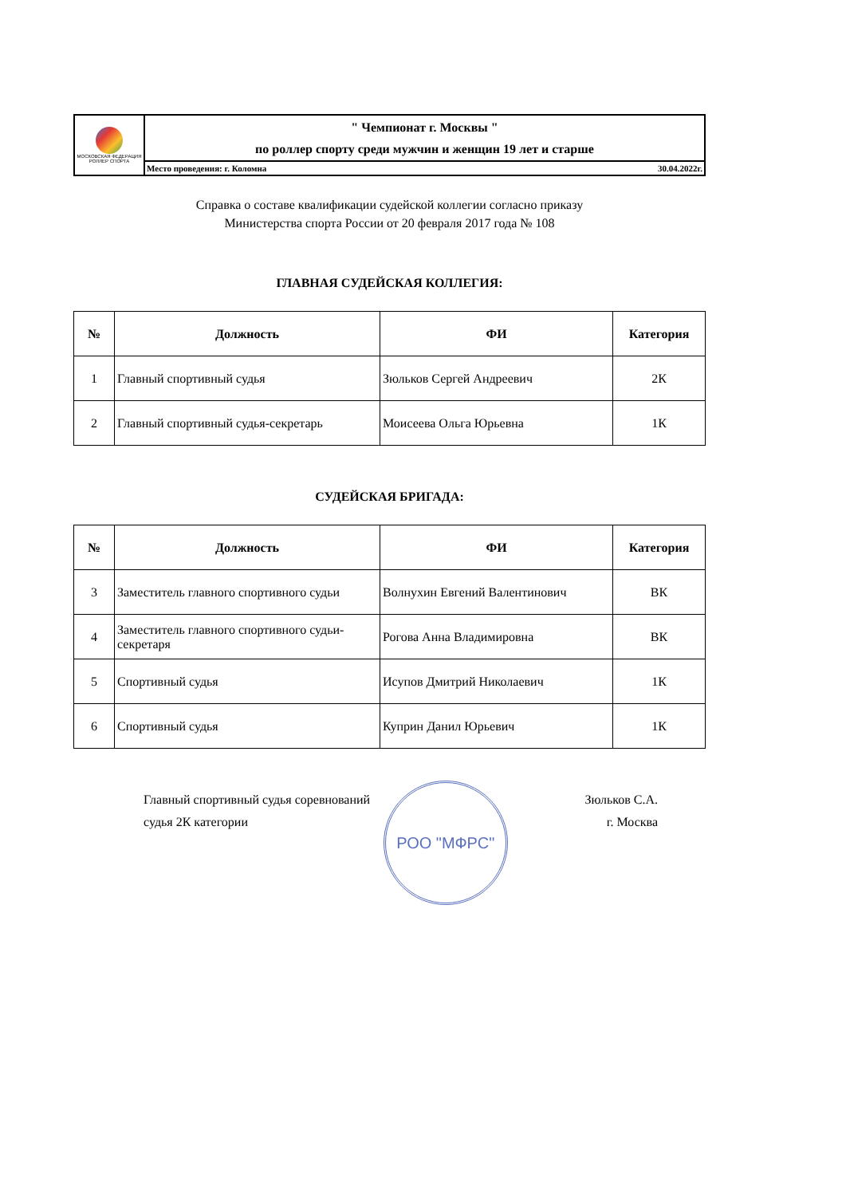| МОСКОВСКАЯ ФЕДЕРАЦИЯ РОЛЛЕР СПОРТА | " Чемпионат г. Москвы " по роллер спорту среди мужчин и женщин 19 лет и старше |
| | Место проведения: г. Коломна 30.04.2022г. |
Справка о составе квалификации судейской коллегии согласно приказу
Министерства спорта России от 20 февраля 2017 года № 108
ГЛАВНАЯ СУДЕЙСКАЯ КОЛЛЕГИЯ:
| № | Должность | ФИ | Категория |
| --- | --- | --- | --- |
| 1 | Главный спортивный судья | Зюльков Сергей Андреевич | 2К |
| 2 | Главный спортивный судья-секретарь | Моисеева Ольга Юрьевна | 1К |
СУДЕЙСКАЯ БРИГАДА:
| № | Должность | ФИ | Категория |
| --- | --- | --- | --- |
| 3 | Заместитель главного спортивного судьи | Волнухин Евгений Валентинович | ВК |
| 4 | Заместитель главного спортивного судьи-секретаря | Рогова Анна Владимировна | ВК |
| 5 | Спортивный судья | Исупов Дмитрий Николаевич | 1К |
| 6 | Спортивный судья | Куприн Данил Юрьевич | 1К |
Главный спортивный судья соревнований
судья 2К категории
РОО "МФРС"
Зюльков С.А.
г. Москва